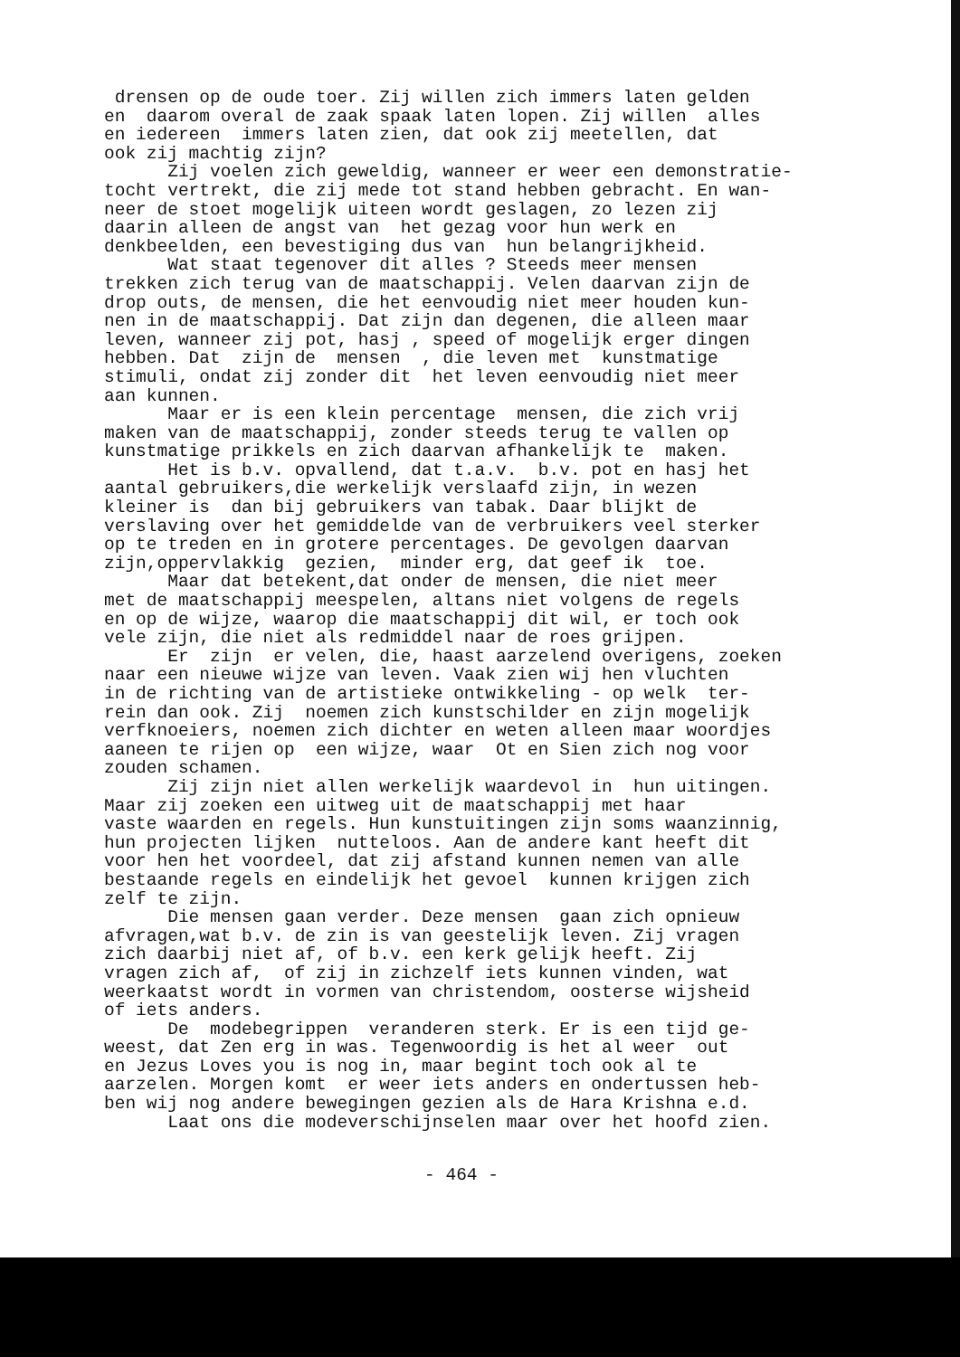drensen op de oude toer. Zij willen zich immers laten gelden en daarom overal de zaak spaak laten lopen. Zij willen alles en iedereen immers laten zien, dat ook zij meetellen, dat ook zij machtig zijn? Zij voelen zich geweldig, wanneer er weer een demonstratie- tocht vertrekt, die zij mede tot stand hebben gebracht. En wan- neer de stoet mogelijk uiteen wordt geslagen, zo lezen zij daarin alleen de angst van het gezag voor hun werk en denkbeelden, een bevestiging dus van hun belangrijkheid. Wat staat tegenover dit alles ? Steeds meer mensen trekken zich terug van de maatschappij. Velen daarvan zijn de drop outs, de mensen, die het eenvoudig niet meer houden kun- nen in de maatschappij. Dat zijn dan degenen, die alleen maar leven, wanneer zij pot, hasj , speed of mogelijk erger dingen hebben. Dat zijn de mensen , die leven met kunstmatige stimuli, ondat zij zonder dit het leven eenvoudig niet meer aan kunnen. Maar er is een klein percentage mensen, die zich vrij maken van de maatschappij, zonder steeds terug te vallen op kunstmatige prikkels en zich daarvan afhankelijk te maken. Het is b.v. opvallend, dat t.a.v. b.v. pot en hasj het aantal gebruikers,die werkelijk verslaafd zijn, in wezen kleiner is dan bij gebruikers van tabak. Daar blijkt de verslaving over het gemiddelde van de verbruikers veel sterker op te treden en in grotere percentages. De gevolgen daarvan zijn,oppervlakkig gezien, minder erg, dat geef ik toe. Maar dat betekent,dat onder de mensen, die niet meer met de maatschappij meespelen, altans niet volgens de regels en op de wijze, waarop die maatschappij dit wil, er toch ook vele zijn, die niet als redmiddel naar de roes grijpen. Er zijn er velen, die, haast aarzelend overigens, zoeken naar een nieuwe wijze van leven. Vaak zien wij hen vluchten in de richting van de artistieke ontwikkeling - op welk ter- rein dan ook. Zij noemen zich kunstschilder en zijn mogelijk verfknoeiers, noemen zich dichter en weten alleen maar woordjes aaneen te rijen op een wijze, waar Ot en Sien zich nog voor zouden schamen. Zij zijn niet allen werkelijk waardevol in hun uitingen. Maar zij zoeken een uitweg uit de maatschappij met haar vaste waarden en regels. Hun kunstuitingen zijn soms waanzinnig, hun projecten lijken nutteloos. Aan de andere kant heeft dit voor hen het voordeel, dat zij afstand kunnen nemen van alle bestaande regels en eindelijk het gevoel kunnen krijgen zich zelf te zijn. Die mensen gaan verder. Deze mensen gaan zich opnieuw afvragen,wat b.v. de zin is van geestelijk leven. Zij vragen zich daarbij niet af, of b.v. een kerk gelijk heeft. Zij vragen zich af, of zij in zichzelf iets kunnen vinden, wat weerkaatst wordt in vormen van christendom, oosterse wijsheid of iets anders. De modebegrippen veranderen sterk. Er is een tijd ge- weest, dat Zen erg in was. Tegenwoordig is het al weer out en Jezus Loves you is nog in, maar begint toch ook al te aarzelen. Morgen komt er weer iets anders en ondertussen heb- ben wij nog andere bewegingen gezien als de Hara Krishna e.d. Laat ons die modeverschijnselen maar over het hoofd zien.
- 464 -